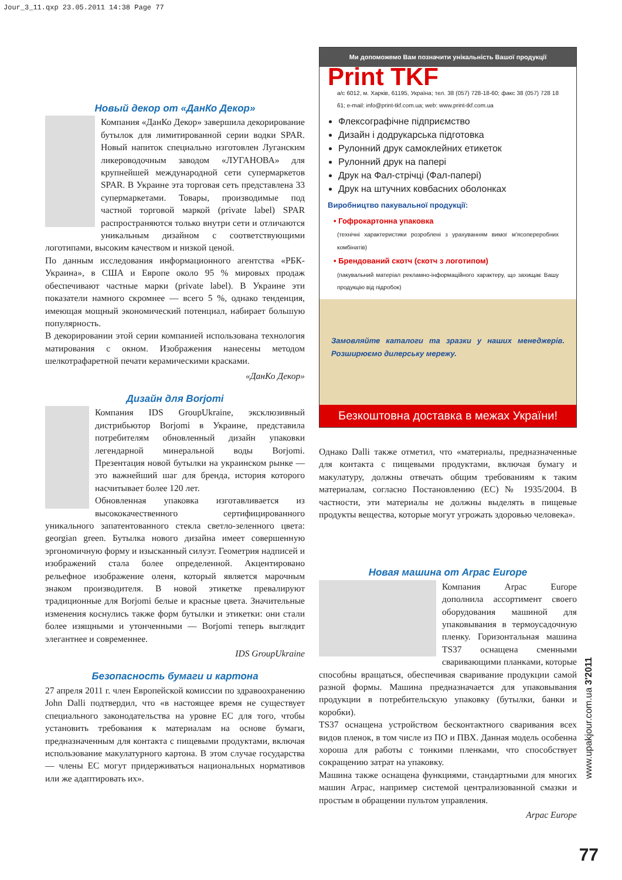Jour_3_11.qxp 23.05.2011 14:38 Page 77
Новый декор от «ДанКо Декор»
Компания «ДанКо Декор» завершила декорирование бутылок для лимитированной серии водки SPAR. Новый напиток специально изготовлен Луганским ликероводочным заводом «ЛУГАНОВА» для крупнейшей международной сети супермаркетов SPAR. В Украине эта торговая сеть представлена 33 супермаркетами. Товары, производимые под частной торговой маркой (private label) SPAR распространяются только внутри сети и отличаются уникальным дизайном с соответствующими логотипами, высоким качеством и низкой ценой.
По данным исследования информационного агентства «РБК-Украина», в США и Европе около 95 % мировых продаж обеспечивают частные марки (private label). В Украине эти показатели намного скромнее — всего 5 %, однако тенденция, имеющая мощный экономический потенциал, набирает большую популярность.
В декорировании этой серии компанией использована технология матирования с окном. Изображения нанесены методом шелкотрафаретной печати керамическими красками.
«ДанКо Декор»
Дизайн для Borjomi
Компания IDS GroupUkraine, эксклюзивный дистрибьютор Borjomi в Украине, представила потребителям обновленный дизайн упаковки легендарной минеральной воды Borjomi. Презентация новой бутылки на украинском рынке — это важнейший шаг для бренда, история которого насчитывает более 120 лет.
Обновленная упаковка изготавливается из высококачественного сертифицированного уникального запатентованного стекла светло-зеленного цвета: georgian green. Бутылка нового дизайна имеет совершенную эргономичную форму и изысканный силуэт. Геометрия надписей и изображений стала более определенной. Акцентировано рельефное изображение оленя, который является марочным знаком производителя. В новой этикетке превалируют традиционные для Borjomi белые и красные цвета. Значительные изменения коснулись также форм бутылки и этикетки: они стали более изящными и утонченными — Borjomi теперь выглядит элегантнее и современнее.
IDS GroupUkraine
Безопасность бумаги и картона
27 апреля 2011 г. член Европейской комиссии по здравоохранению John Dalli подтвердил, что «в настоящее время не существует специального законодательства на уровне ЕС для того, чтобы установить требования к материалам на основе бумаги, предназначенным для контакта с пищевыми продуктами, включая использование макулатурного картона. В этом случае государства — члены ЕС могут придерживаться национальных нормативов или же адаптировать их».
Ми допоможемо Вам позначити унікальність Вашої продукції
Print TKF
а/с 6012, м. Харків, 61195, Україна; тел. 38 (057) 728-18-60; факс 38 (057) 728 18 61; e-mail: info@print-tkf.com.ua; web: www.print-tkf.com.ua
Флексографічне підприємство
Дизайн і додрукарська підготовка
Рулонний друк самоклейних етикеток
Рулонний друк на папері
Друк на Фал-стрічці (Фал-папері)
Друк на штучних ковбасних оболонках
Виробництво пакувальної продукції:
• Гофрокартонна упаковка
(технічні характеристики розроблені з урахуванням вимог м'ясопереробних комбінатів)
• Брендований скотч (скотч з логотипом)
(пакувальний матеріал рекламно-інформаційного характеру, що захищає Вашу продукцію від підробок)
Замовляйте каталоги та зразки у наших менеджерів. Розширюємо дилерську мережу.
Безкоштовна доставка в межах України!
Однако Dalli также отметил, что «материалы, предназначенные для контакта с пищевыми продуктами, включая бумагу и макулатуру, должны отвечать общим требованиям к таким материалам, согласно Постановлению (ЕС) № 1935/2004. В частности, эти материалы не должны выделять в пищевые продукты вещества, которые могут угрожать здоровью человека».
Новая машина от Arpac Europe
Компания Arpac Europe дополнила ассортимент своего оборудования машиной для упаковывания в термоусадочную пленку. Горизонтальная машина TS37 оснащена сменными сваривающими планками, которые способны вращаться, обеспечивая сваривание продукции самой разной формы. Машина предназначается для упаковывания продукции в потребительскую упаковку (бутылки, банки и коробки).
TS37 оснащена устройством бесконтактного сваривания всех видов пленок, в том числе из ПО и ПВХ. Данная модель особенна хороша для работы с тонкими пленками, что способствует сокращению затрат на упаковку.
Машина также оснащена функциями, стандартными для многих машин Arpac, например системой централизованной смазки и простым в обращении пультом управления.
Arpac Europe
www.upakjour.com.ua 3'2011
77